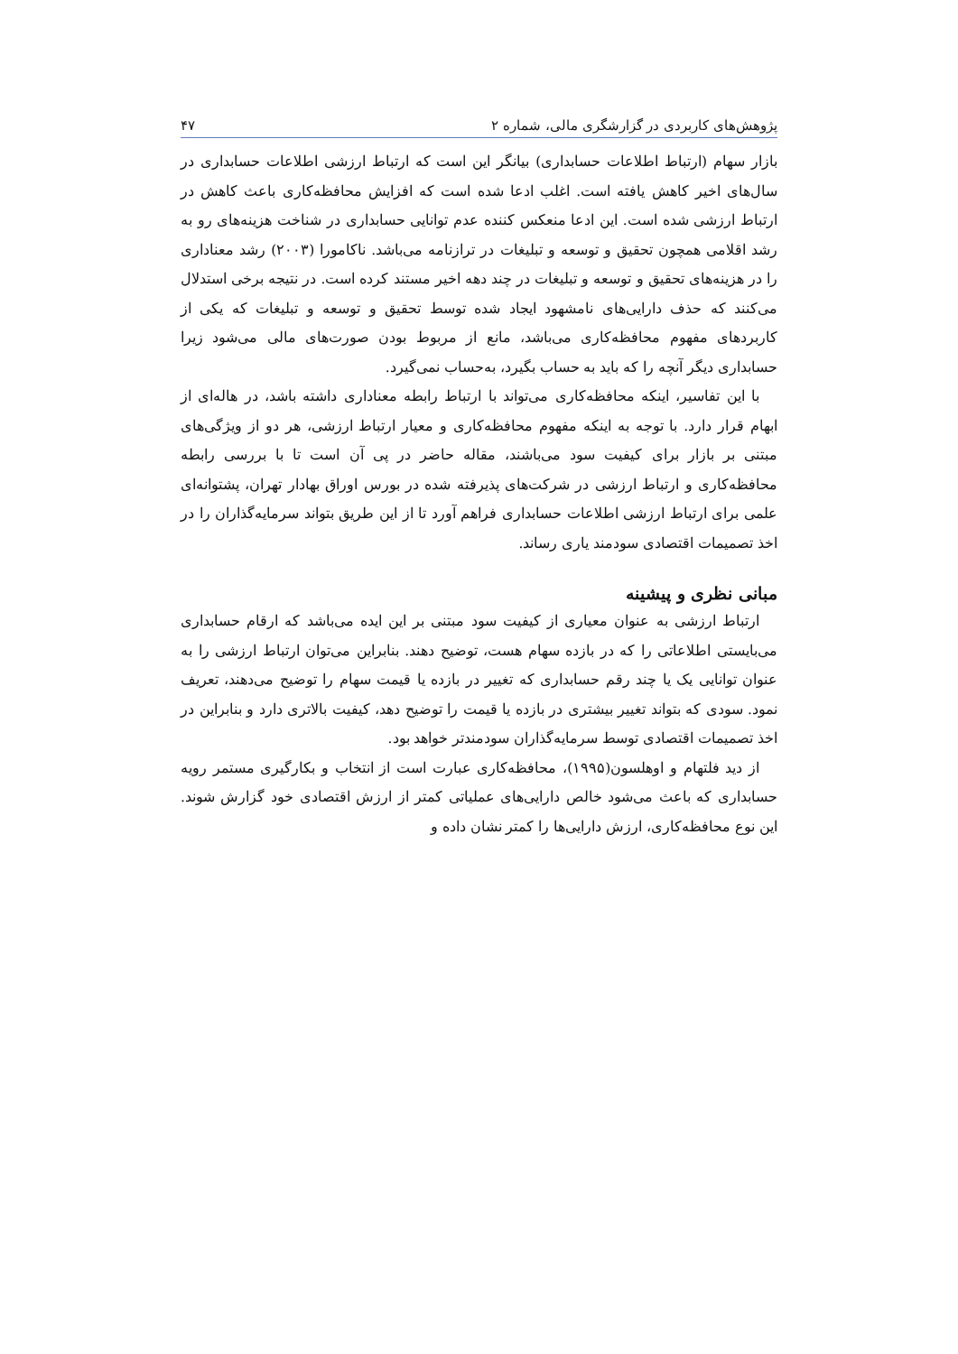پژوهش‌های کاربردی در گزارشگری مالی، شماره ۲ ۴۷
بازار سهام (ارتباط اطلاعات حسابداری) بیانگر این است که ارتباط ارزشی اطلاعات حسابداری در سال‌های اخیر کاهش یافته است. اغلب ادعا شده است که افزایش محافظه‌کاری باعث کاهش در ارتباط ارزشی شده است. این ادعا منعکس کننده عدم توانایی حسابداری در شناخت هزینه‌های رو به رشد اقلامی همچون تحقیق و توسعه و تبلیغات در ترازنامه می‌باشد. ناکامورا (۲۰۰۳) رشد معناداری را در هزینه‌های تحقیق و توسعه و تبلیغات در چند دهه اخیر مستند کرده است. در نتیجه برخی استدلال می‌کنند که حذف دارایی‌های نامشهود ایجاد شده توسط تحقیق و توسعه و تبلیغات که یکی از کاربردهای مفهوم محافظه‌کاری می‌باشد، مانع از مربوط بودن صورت‌های مالی می‌شود زیرا حسابداری دیگر آنچه را که باید به حساب بگیرد، به‌حساب نمی‌گیرد.
با این تفاسیر، اینکه محافظه‌کاری می‌تواند با ارتباط رابطه معناداری داشته باشد، در هاله‌ای از ابهام قرار دارد. با توجه به اینکه مفهوم محافظه‌کاری و معیار ارتباط ارزشی، هر دو از ویژگی‌های مبتنی بر بازار برای کیفیت سود می‌باشند، مقاله حاضر در پی آن است تا با بررسی رابطه محافظه‌کاری و ارتباط ارزشی در شرکت‌های پذیرفته شده در بورس اوراق بهادار تهران، پشتوانه‌ای علمی برای ارتباط ارزشی اطلاعات حسابداری فراهم آورد تا از این طریق بتواند سرمایه‌گذاران را در اخذ تصمیمات اقتصادی سودمند یاری رساند.
مبانی نظری و پیشینه
ارتباط ارزشی به عنوان معیاری از کیفیت سود مبتنی بر این ایده می‌باشد که ارقام حسابداری می‌بایستی اطلاعاتی را که در بازده سهام هست، توضیح دهند. بنابراین می‌توان ارتباط ارزشی را به عنوان توانایی یک یا چند رقم حسابداری که تغییر در بازده یا قیمت سهام را توضیح می‌دهند، تعریف نمود. سودی که بتواند تغییر بیشتری در بازده یا قیمت را توضیح دهد، کیفیت بالاتری دارد و بنابراین در اخذ تصمیمات اقتصادی توسط سرمایه‌گذاران سودمندتر خواهد بود.
از دید فلتهام و اوهلسون(۱۹۹۵)، محافظه‌کاری عبارت است از انتخاب و بکارگیری مستمر رویه حسابداری که باعث می‌شود خالص دارایی‌های عملیاتی کمتر از ارزش اقتصادی خود گزارش شوند. این نوع محافظه‌کاری، ارزش دارایی‌ها را کمتر نشان داده و